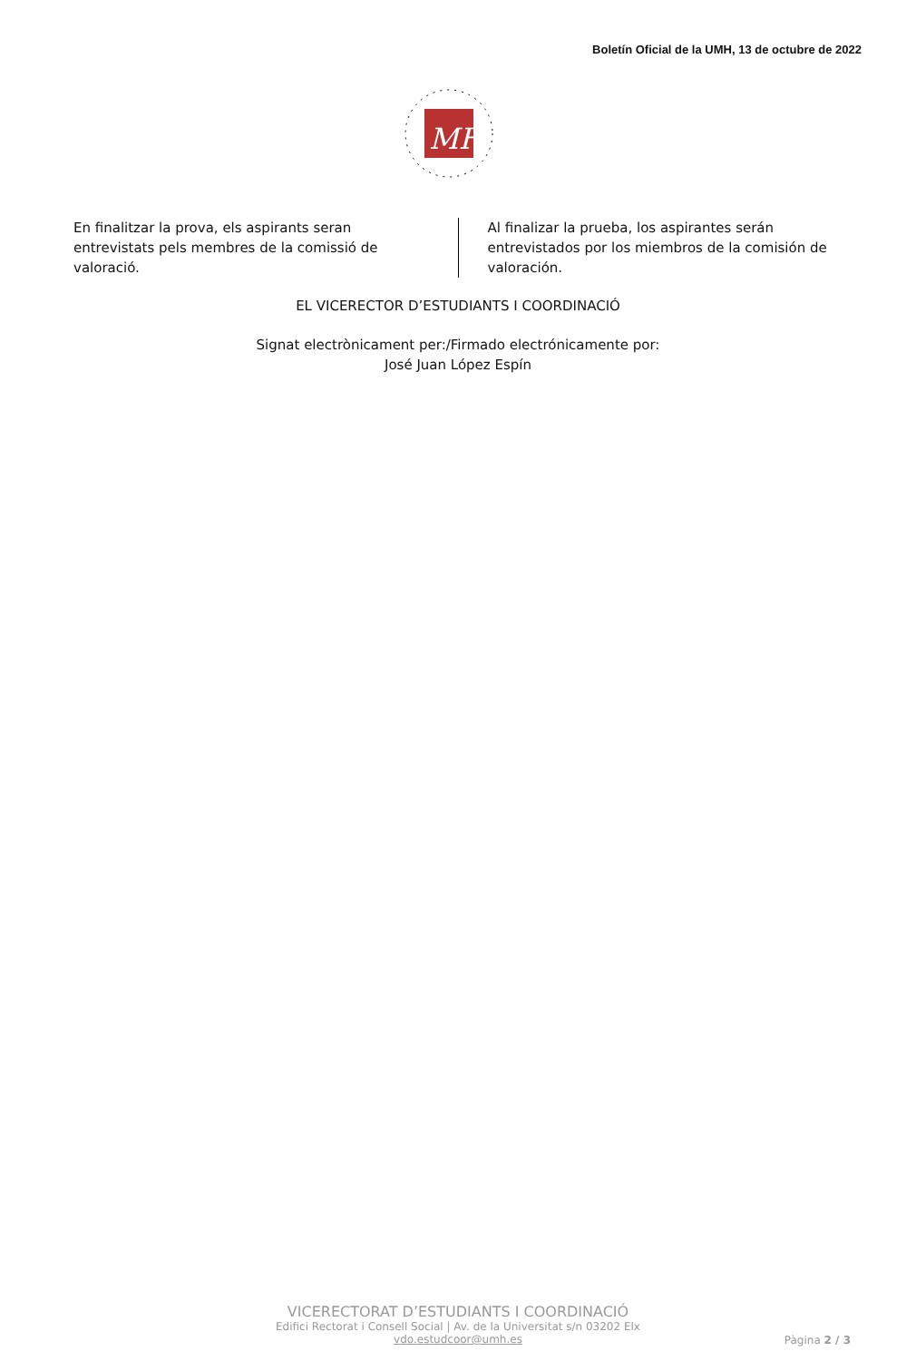Boletín Oficial de la UMH, 13 de octubre de 2022
MH
En finalitzar la prova, els aspirants seran entrevistats pels membres de la comissió de valoració.
Al finalizar la prueba, los aspirantes serán entrevistados por los miembros de la comisión de valoración.
EL VICERECTOR D’ESTUDIANTS I COORDINACIÓ
Signat electrònicament per:/Firmado electrónicamente por:
José Juan López Espín
VICERECTORAT D’ESTUDIANTS I COORDINACIÓ
Edifici Rectorat i Consell Social | Av. de la Universitat s/n 03202 Elx
vdo.estudcoor@umh.es
Pàgina 2 / 3